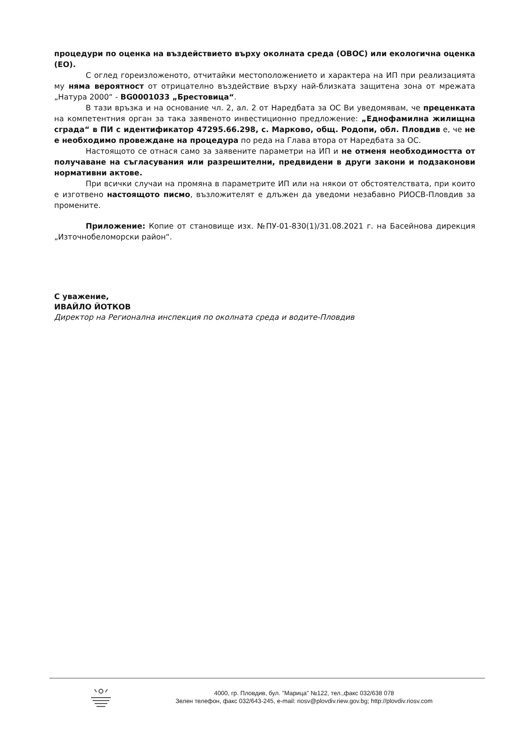процедури по оценка на въздействието върху околната среда (ОВОС) или екологична оценка (ЕО).
С оглед гореизложеното, отчитайки местоположението и характера на ИП при реализацията му няма вероятност от отрицателно въздействие върху най-близката защитена зона от мрежата „Натура 2000“ - BG0001033 „Брестовица“.
В тази връзка и на основание чл. 2, ал. 2 от Наредбата за ОС Ви уведомявам, че преценката на компетентния орган за така заявеното инвестиционно предложение: „Еднофамилна жилищна сграда“ в ПИ с идентификатор 47295.66.298, с. Марково, общ. Родопи, обл. Пловдив е, че не е необходимо провеждане на процедура по реда на Глава втора от Наредбата за ОС.
Настоящото се отнася само за заявените параметри на ИП и не отменя необходимостта от получаване на съгласувания или разрешителни, предвидени в други закони и подзаконови нормативни актове.
При всички случаи на промяна в параметрите ИП или на някои от обстоятелствата, при които е изготвено настоящото писмо, възложителят е длъжен да уведоми незабавно РИОСВ-Пловдив за промените.
Приложение: Копие от становище изх. №ПУ-01-830(1)/31.08.2021 г. на Басейнова дирекция „Източнобеломорски район“.
С уважение,
ИВАЙЛО ЙОТКОВ
Директор на Регионална инспекция по околната среда и водите-Пловдив
4000, гр. Пловдив, бул. "Марица" №122, тел.,факс 032/638 078
Зелен телефон, факс 032/643-245, e-mail: riosv@plovdiv.riew.gov.bg; http://plovdiv.riosv.com